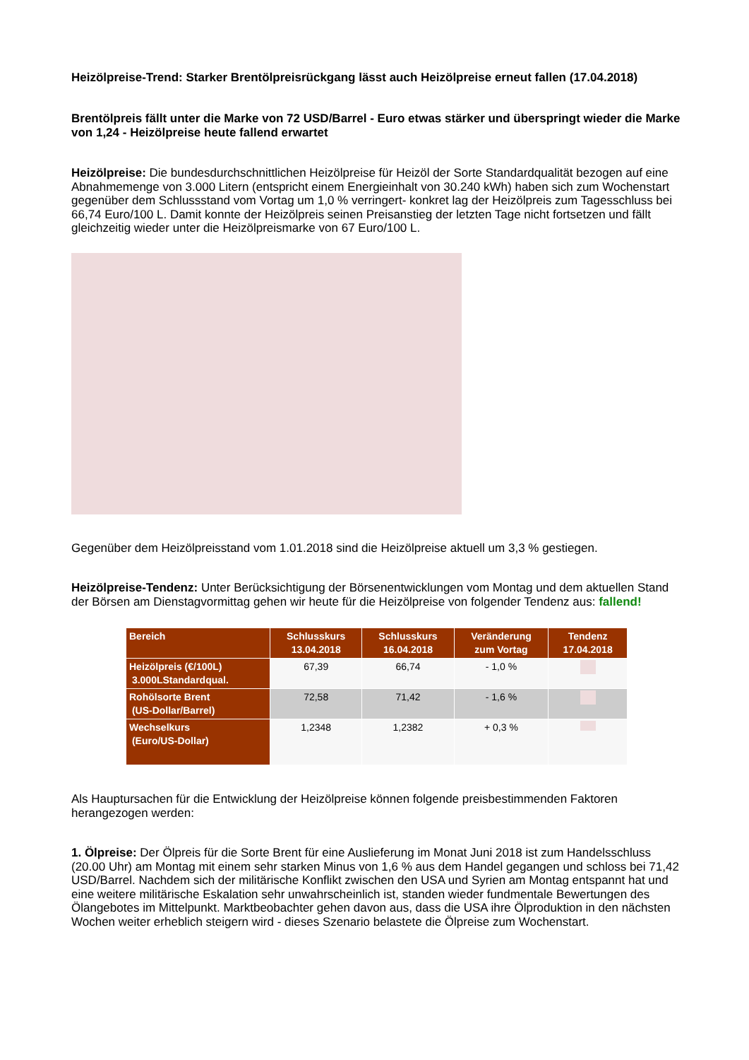Heizölpreise-Trend: Starker Brentölpreisrückgang lässt auch Heizölpreise erneut fallen (17.04.2018)
Brentölpreis fällt unter die Marke von 72 USD/Barrel - Euro etwas stärker und überspringt wieder die Marke von 1,24 - Heizölpreise heute fallend erwartet
Heizölpreise: Die bundesdurchschnittlichen Heizölpreise für Heizöl der Sorte Standardqualität bezogen auf eine Abnahmemenge von 3.000 Litern (entspricht einem Energieinhalt von 30.240 kWh) haben sich zum Wochenstart gegenüber dem Schlussstand vom Vortag um 1,0 % verringert- konkret lag der Heizölpreis zum Tagesschluss bei 66,74 Euro/100 L. Damit konnte der Heizölpreis seinen Preisanstieg der letzten Tage nicht fortsetzen und fällt gleichzeitig wieder unter die Heizölpreismarke von 67 Euro/100 L.
Gegenüber dem Heizölpreisstand vom 1.01.2018 sind die Heizölpreise aktuell um 3,3 % gestiegen.
Heizölpreise-Tendenz: Unter Berücksichtigung der Börsenentwicklungen vom Montag und dem aktuellen Stand der Börsen am Dienstagvormittag gehen wir heute für die Heizölpreise von folgender Tendenz aus: fallend!
| Bereich | Schlusskurs 13.04.2018 | Schlusskurs 16.04.2018 | Veränderung zum Vortag | Tendenz 17.04.2018 |
| --- | --- | --- | --- | --- |
| Heizölpreis (€/100L) 3.000LStandardqual. | 67,39 | 66,74 | - 1,0 % | |
| Rohölsorte Brent (US-Dollar/Barrel) | 72,58 | 71,42 | - 1,6 % | |
| Wechselkurs (Euro/US-Dollar) | 1,2348 | 1,2382 | + 0,3 % | |
Als Hauptursachen für die Entwicklung der Heizölpreise können folgende preisbestimmenden Faktoren herangezogen werden:
1. Ölpreise: Der Ölpreis für die Sorte Brent für eine Auslieferung im Monat Juni 2018 ist zum Handelsschluss (20.00 Uhr) am Montag mit einem sehr starken Minus von 1,6 % aus dem Handel gegangen und schloss bei 71,42 USD/Barrel. Nachdem sich der militärische Konflikt zwischen den USA und Syrien am Montag entspannt hat und eine weitere militärische Eskalation sehr unwahrscheinlich ist, standen wieder fundmentale Bewertungen des Ölangebotes im Mittelpunkt. Marktbeobachter gehen davon aus, dass die USA ihre Ölproduktion in den nächsten Wochen weiter erheblich steigern wird - dieses Szenario belastete die Ölpreise zum Wochenstart.